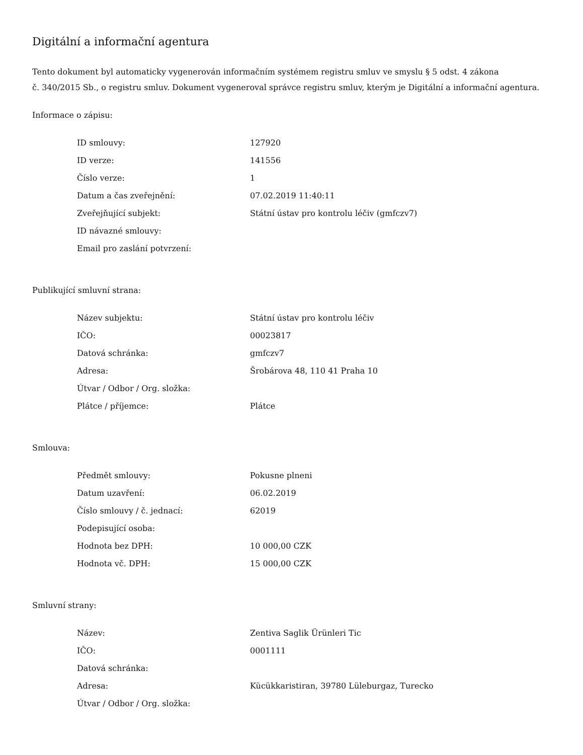Digitální a informační agentura
Tento dokument byl automaticky vygenerován informačním systémem registru smluv ve smyslu § 5 odst. 4 zákona
č. 340/2015 Sb., o registru smluv. Dokument vygeneroval správce registru smluv, kterým je Digitální a informační agentura.
Informace o zápisu:
| ID smlouvy: | 127920 |
| ID verze: | 141556 |
| Číslo verze: | 1 |
| Datum a čas zveřejnění: | 07.02.2019 11:40:11 |
| Zveřejňující subjekt: | Státní ústav pro kontrolu léčiv (gmfczv7) |
| ID návazné smlouvy: | |
| Email pro zaslání potvrzení: | |
Publikující smluvní strana:
| Název subjektu: | Státní ústav pro kontrolu léčiv |
| IČO: | 00023817 |
| Datová schránka: | gmfczv7 |
| Adresa: | Šrobárova 48, 110 41 Praha 10 |
| Útvar / Odbor / Org. složka: | |
| Plátce / příjemce: | Plátce |
Smlouva:
| Předmět smlouvy: | Pokusne plneni |
| Datum uzavření: | 06.02.2019 |
| Číslo smlouvy / č. jednací: | 62019 |
| Podepisující osoba: | |
| Hodnota bez DPH: | 10 000,00 CZK |
| Hodnota vč. DPH: | 15 000,00 CZK |
Smluvní strany:
| Název: | Zentiva Saglik Ürünleri Tic |
| IČO: | 0001111 |
| Datová schránka: | |
| Adresa: | Kücükkaristiran, 39780 Lüleburgaz, Turecko |
| Útvar / Odbor / Org. složka: | |